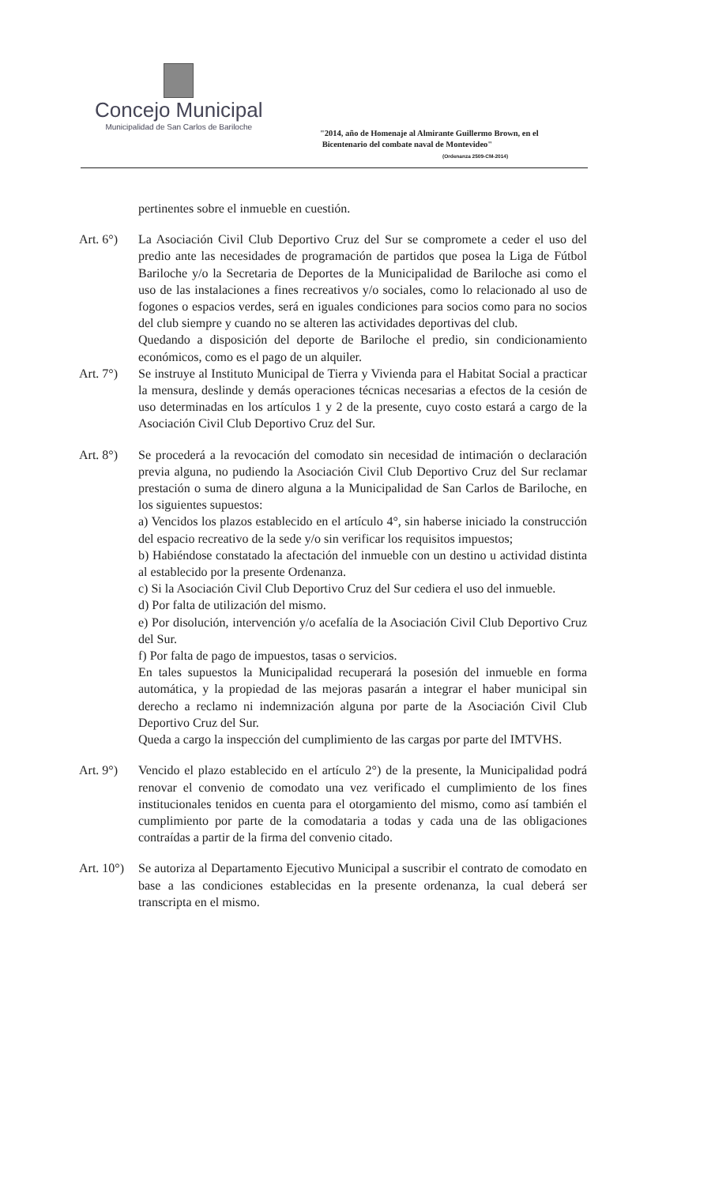Concejo Municipal
Municipalidad de San Carlos de Bariloche
"2014, año de Homenaje al Almirante Guillermo Brown, en el
Bicentenario del combate naval de Montevideo"
(Ordenanza 2509-CM-2014)
pertinentes sobre el inmueble en cuestión.
Art. 6°)
La Asociación Civil Club Deportivo Cruz del Sur se compromete a ceder el uso del predio ante las necesidades de programación de partidos que posea la Liga de Fútbol Bariloche y/o la Secretaria de Deportes de la Municipalidad de Bariloche asi como el uso de las instalaciones a fines recreativos y/o sociales, como lo relacionado al uso de fogones o espacios verdes, será en iguales condiciones para socios como para no socios del club siempre y cuando no se alteren las actividades deportivas del club.
Quedando a disposición del deporte de Bariloche el predio, sin condicionamiento económicos, como es el pago de un alquiler.
Art. 7°)
Se instruye al Instituto Municipal de Tierra y Vivienda para el Habitat Social a practicar la mensura, deslinde y demás operaciones técnicas necesarias a efectos de la cesión de uso determinadas en los artículos 1 y 2 de la presente, cuyo costo estará a cargo de la Asociación Civil Club Deportivo Cruz del Sur.
Art. 8°)
Se procederá a la revocación del comodato sin necesidad de intimación o declaración previa alguna, no pudiendo la Asociación Civil Club Deportivo Cruz del Sur reclamar prestación o suma de dinero alguna a la Municipalidad de San Carlos de Bariloche, en los siguientes supuestos:
a) Vencidos los plazos establecido en el artículo 4°, sin haberse iniciado la construcción del espacio recreativo de la sede y/o sin verificar los requisitos impuestos;
b) Habiéndose constatado la afectación del inmueble con un destino u actividad distinta al establecido por la presente Ordenanza.
c) Si la Asociación Civil Club Deportivo Cruz del Sur cediera el uso del inmueble.
d) Por falta de utilización del mismo.
e) Por disolución, intervención y/o acefalía de la Asociación Civil Club Deportivo Cruz del Sur.
f) Por falta de pago de impuestos, tasas o servicios.
En tales supuestos la Municipalidad recuperará la posesión del inmueble en forma automática, y la propiedad de las mejoras pasarán a integrar el haber municipal sin derecho a reclamo ni indemnización alguna por parte de la Asociación Civil Club Deportivo Cruz del Sur.
Queda a cargo la inspección del cumplimiento de las cargas por parte del IMTVHS.
Art. 9°)
Vencido el plazo establecido en el artículo 2°) de la presente, la Municipalidad podrá renovar el convenio de comodato una vez verificado el cumplimiento de los fines institucionales tenidos en cuenta para el otorgamiento del mismo, como así también el cumplimiento por parte de la comodataria a todas y cada una de las obligaciones contraídas a partir de la firma del convenio citado.
Art. 10°)
Se autoriza al Departamento Ejecutivo Municipal a suscribir el contrato de comodato en base a las condiciones establecidas en la presente ordenanza, la cual deberá ser transcripta en el mismo.